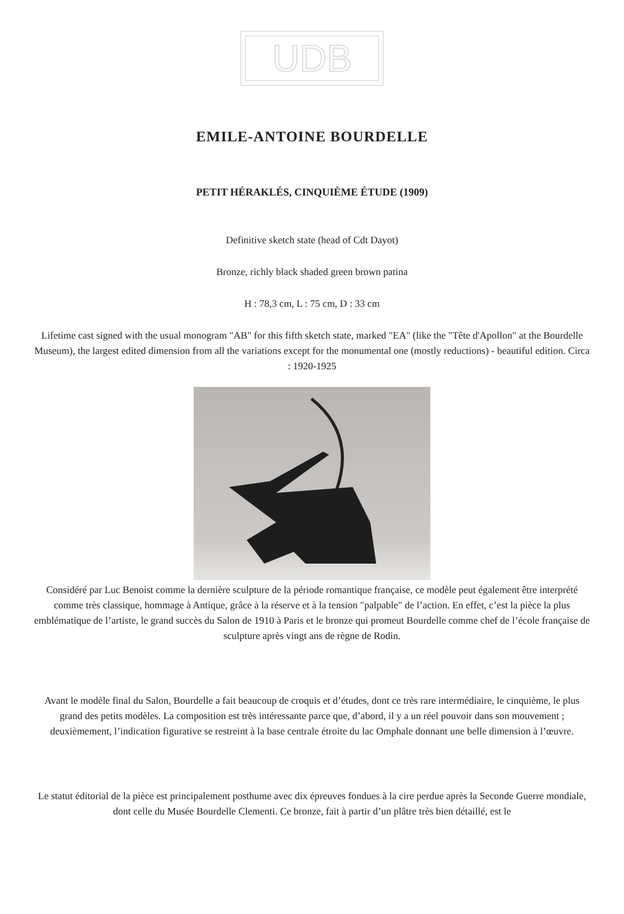UDB
EMILE-ANTOINE BOURDELLE
PETIT HÉRAKLÉS, CINQUIÈME ÉTUDE (1909)
Definitive sketch state (head of Cdt Dayot)
Bronze, richly black shaded green brown patina
H : 78,3 cm, L : 75 cm, D : 33 cm
Lifetime cast signed with the usual monogram "AB" for this fifth sketch state, marked "EA" (like the "Tête d'Apollon" at the Bourdelle Museum), the largest edited dimension from all the variations except for the monumental one (mostly reductions) - beautiful edition. Circa : 1920-1925
Considéré par Luc Benoist comme la dernière sculpture de la période romantique française, ce modèle peut également être interprété comme très classique, hommage à Antique, grâce à la réserve et à la tension "palpable" de l’action. En effet, c’est la pièce la plus emblématique de l’artiste, le grand succès du Salon de 1910 à Paris et le bronze qui promeut Bourdelle comme chef de l’école française de sculpture après vingt ans de règne de Rodin.
Avant le modèle final du Salon, Bourdelle a fait beaucoup de croquis et d’études, dont ce très rare intermédiaire, le cinquième, le plus grand des petits modèles. La composition est très intéressante parce que, d’abord, il y a un réel pouvoir dans son mouvement ; deuxièmement, l’indication figurative se restreint à la base centrale étroite du lac Omphale donnant une belle dimension à l’œuvre.
Le statut éditorial de la pièce est principalement posthume avec dix épreuves fondues à la cire perdue après la Seconde Guerre mondiale, dont celle du Musée Bourdelle Clementi. Ce bronze, fait à partir d’un plâtre très bien détaillé, est le